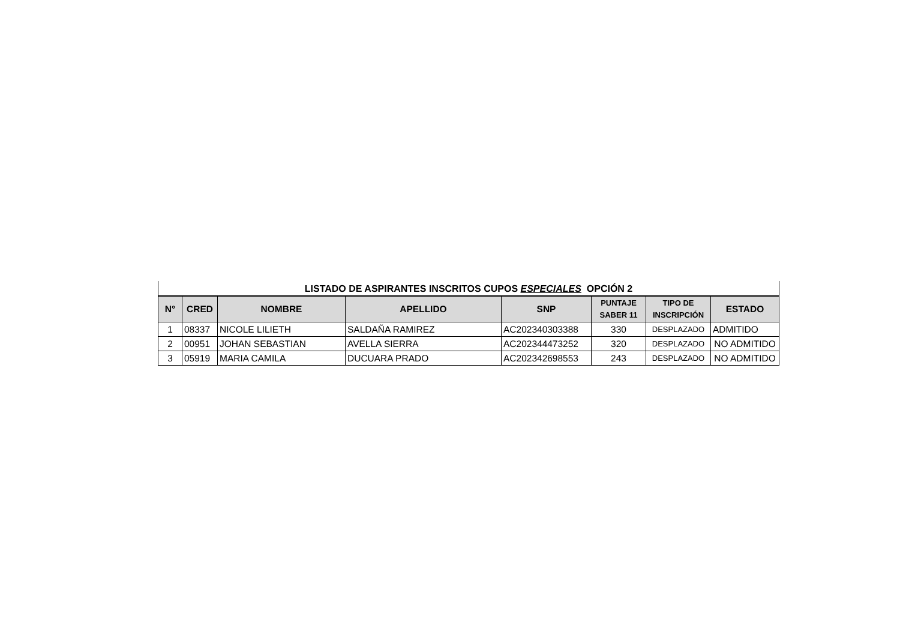LISTADO DE ASPIRANTES INSCRITOS CUPOS ESPECIALES OPCIÓN 2
| N° | CRED | NOMBRE | APELLIDO | SNP | PUNTAJE SABER 11 | TIPO DE INSCRIPCIÓN | ESTADO |
| --- | --- | --- | --- | --- | --- | --- | --- |
| 1 | 08337 | NICOLE LILIETH | SALDAÑA RAMIREZ | AC202340303388 | 330 | DESPLAZADO | ADMITIDO |
| 2 | 00951 | JOHAN SEBASTIAN | AVELLA SIERRA | AC202344473252 | 320 | DESPLAZADO | NO ADMITIDO |
| 3 | 05919 | MARIA CAMILA | DUCUARA PRADO | AC202342698553 | 243 | DESPLAZADO | NO ADMITIDO |